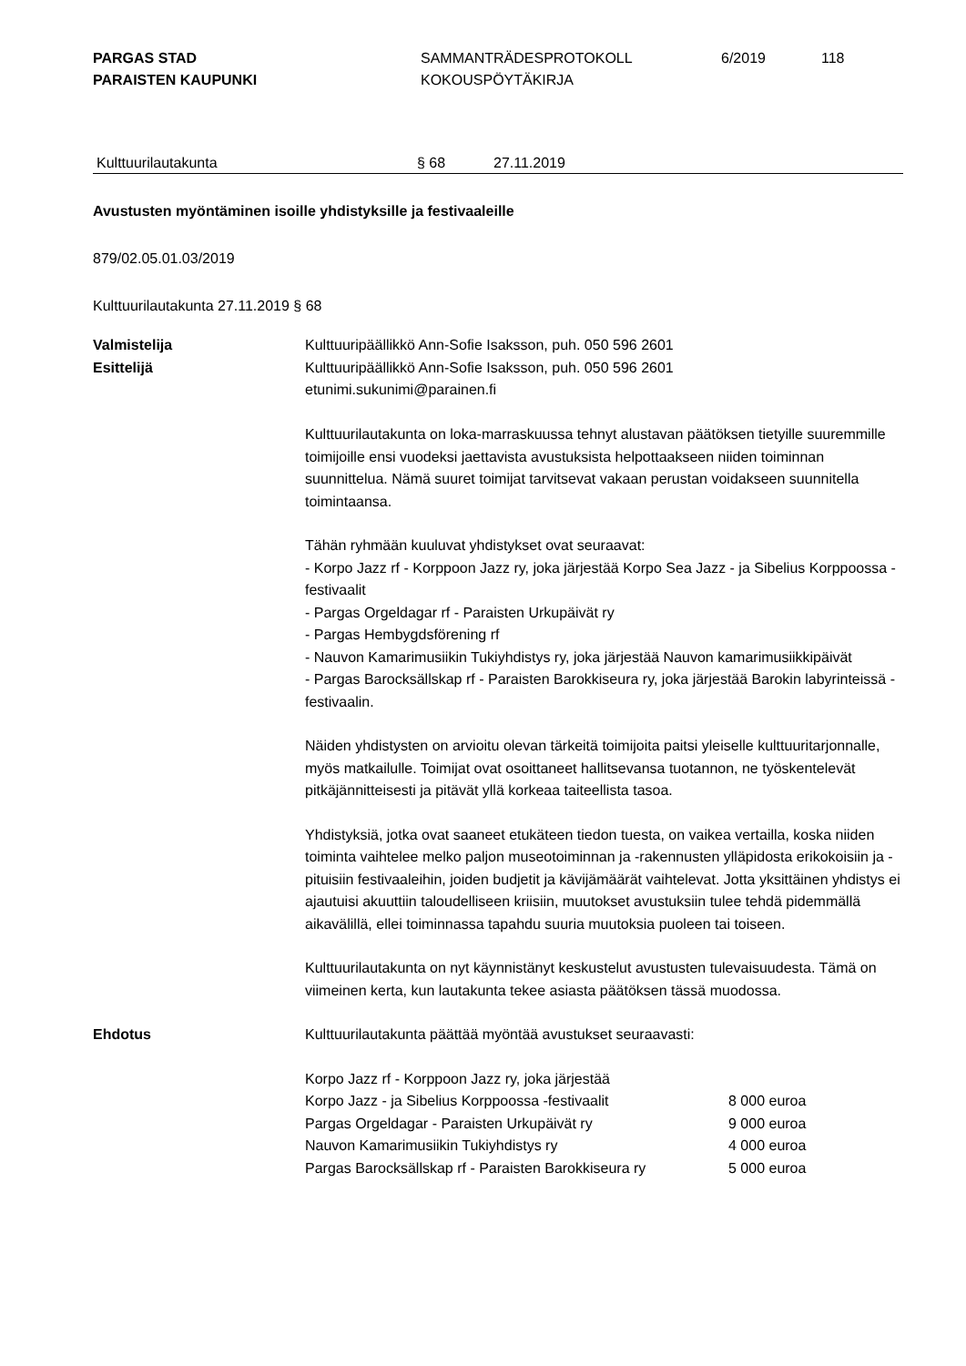PARGAS STAD
PARAISTEN KAUPUNKI
SAMMANTRÄDESPROTOKOLL
KOKOUSPÖYTÄKIRJA
6/2019 118
Kulttuurilautakunta § 68 27.11.2019
Avustusten myöntäminen isoille yhdistyksille ja festivaaleille
879/02.05.01.03/2019
Kulttuurilautakunta 27.11.2019 § 68
Valmistelija Kulttuuripäällikkö Ann-Sofie Isaksson, puh. 050 596 2601
Esittelijä Kulttuuripäällikkö Ann-Sofie Isaksson, puh. 050 596 2601
etunimi.sukunimi@parainen.fi
Kulttuurilautakunta on loka-marraskuussa tehnyt alustavan päätöksen tietyille suuremmille toimijoille ensi vuodeksi jaettavista avustuksista helpottaakseen niiden toiminnan suunnittelua. Nämä suuret toimijat tarvitsevat vakaan perustan voidakseen suunnitella toimintaansa.
Tähän ryhmään kuuluvat yhdistykset ovat seuraavat:
- Korpo Jazz rf - Korppoon Jazz ry, joka järjestää Korpo Sea Jazz - ja Sibelius Korppoossa -festivaalit
- Pargas Orgeldagar rf - Paraisten Urkupäivät ry
- Pargas Hembygdsförening rf
- Nauvon Kamarimusiikin Tukiyhdistys ry, joka järjestää Nauvon kamarimusiikkipäivät
- Pargas Barocksällskap rf - Paraisten Barokkiseura ry, joka järjestää Barokin labyrinteissä -festivaalin.
Näiden yhdistysten on arvioitu olevan tärkeitä toimijoita paitsi yleiselle kulttuuritarjonnalle, myös matkailulle. Toimijat ovat osoittaneet hallitsevansa tuotannon, ne työskentelevät pitkäjännitteisesti ja pitävät yllä korkeaa taiteellista tasoa.
Yhdistyksiä, jotka ovat saaneet etukäteen tiedon tuesta, on vaikea vertailla, koska niiden toiminta vaihtelee melko paljon museotoiminnan ja -rakennusten ylläpidosta erikokoisiin ja -pituisiin festivaaleihin, joiden budjetit ja kävijämäärät vaihtelevat. Jotta yksittäinen yhdistys ei ajautuisi akuuttiin taloudelliseen kriisiin, muutokset avustuksiin tulee tehdä pidemmällä aikavälillä, ellei toiminnassa tapahdu suuria muutoksia puoleen tai toiseen.
Kulttuurilautakunta on nyt käynnistänyt keskustelut avustusten tulevaisuudesta. Tämä on viimeinen kerta, kun lautakunta tekee asiasta päätöksen tässä muodossa.
Ehdotus Kulttuurilautakunta päättää myöntää avustukset seuraavasti:
| Korpo Jazz rf - Korppoon Jazz ry, joka järjestää | |
| Korpo Jazz - ja Sibelius Korppoossa -festivaalit | 8 000 euroa |
| Pargas Orgeldagar - Paraisten Urkupäivät ry | 9 000 euroa |
| Nauvon Kamarimusiikin Tukiyhdistys ry | 4 000 euroa |
| Pargas Barocksällskap rf - Paraisten Barokkiseura ry | 5 000 euroa |